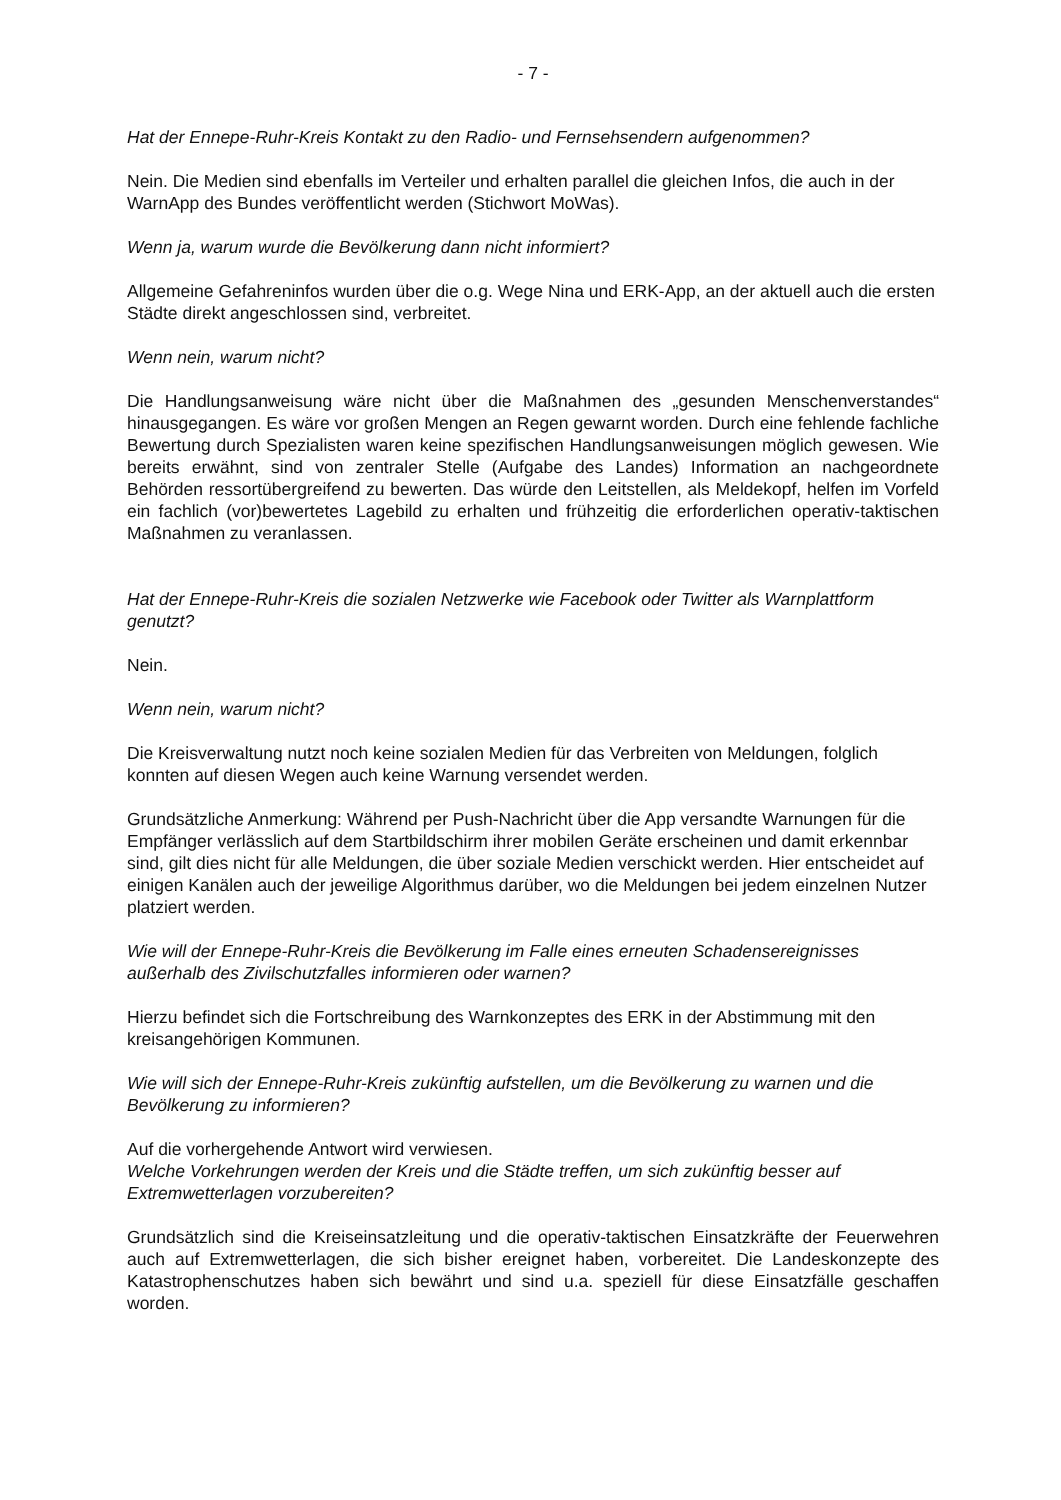- 7 -
Hat der Ennepe-Ruhr-Kreis Kontakt zu den Radio- und Fernsehsendern aufgenommen?
Nein. Die Medien sind ebenfalls im Verteiler und erhalten parallel die gleichen Infos, die auch in der WarnApp des Bundes veröffentlicht werden (Stichwort MoWas).
Wenn ja, warum wurde die Bevölkerung dann nicht informiert?
Allgemeine Gefahreninfos wurden über die o.g. Wege Nina und ERK-App, an der aktuell auch die ersten Städte direkt angeschlossen sind, verbreitet.
Wenn nein, warum nicht?
Die Handlungsanweisung wäre nicht über die Maßnahmen des „gesunden Menschenverstandes“ hinausgegangen. Es wäre vor großen Mengen an Regen gewarnt worden. Durch eine fehlende fachliche Bewertung durch Spezialisten waren keine spezifischen Handlungsanweisungen möglich gewesen. Wie bereits erwähnt, sind von zentraler Stelle (Aufgabe des Landes) Information an nachgeordnete Behörden ressortübergreifend zu bewerten. Das würde den Leitstellen, als Meldekopf, helfen im Vorfeld ein fachlich (vor)bewertetes Lagebild zu erhalten und frühzeitig die erforderlichen operativ-taktischen Maßnahmen zu veranlassen.
Hat der Ennepe-Ruhr-Kreis die sozialen Netzwerke wie Facebook oder Twitter als Warnplattform genutzt?
Nein.
Wenn nein, warum nicht?
Die Kreisverwaltung nutzt noch keine sozialen Medien für das Verbreiten von Meldungen, folglich konnten auf diesen Wegen auch keine Warnung versendet werden.
Grundsätzliche Anmerkung: Während per Push-Nachricht über die App versandte Warnungen für die Empfänger verlässlich auf dem Startbildschirm ihrer mobilen Geräte erscheinen und damit erkennbar sind, gilt dies nicht für alle Meldungen, die über soziale Medien verschickt werden. Hier entscheidet auf einigen Kanälen auch der jeweilige Algorithmus darüber, wo die Meldungen bei jedem einzelnen Nutzer platziert werden.
Wie will der Ennepe-Ruhr-Kreis die Bevölkerung im Falle eines erneuten Schadensereignisses außerhalb des Zivilschutzfalles informieren oder warnen?
Hierzu befindet sich die Fortschreibung des Warnkonzeptes des ERK in der Abstimmung mit den kreisangehörigen Kommunen.
Wie will sich der Ennepe-Ruhr-Kreis zukünftig aufstellen, um die Bevölkerung zu warnen und die Bevölkerung zu informieren?
Auf die vorhergehende Antwort wird verwiesen.
Welche Vorkehrungen werden der Kreis und die Städte treffen, um sich zukünftig besser auf Extremwetterlagen vorzubereiten?
Grundsätzlich sind die Kreiseinsatzleitung und die operativ-taktischen Einsatzkräfte der Feuerwehren auch auf Extremwetterlagen, die sich bisher ereignet haben, vorbereitet. Die Landeskonzepte des Katastrophenschutzes haben sich bewährt und sind u.a. speziell für diese Einsatzfälle geschaffen worden.